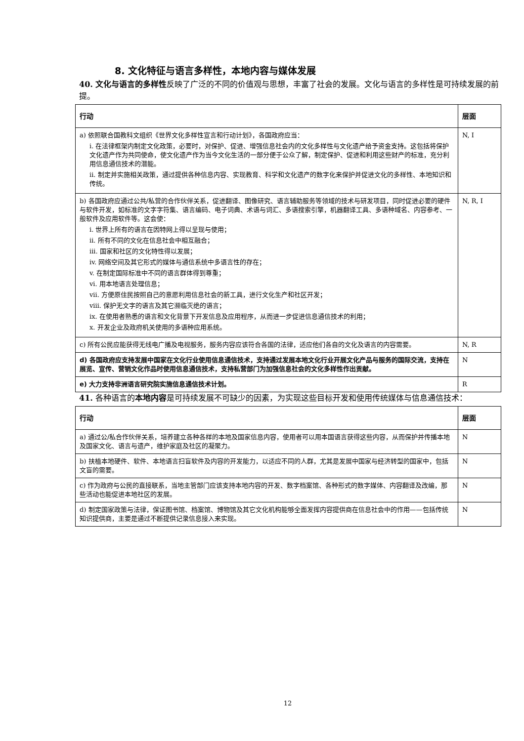8. 文化特征与语言多样性，本地内容与媒体发展
40. 文化与语言的多样性反映了广泛的不同的价值观与思想，丰富了社会的发展。文化与语言的多样性是可持续发展的前提。
| 行动 | 层面 |
| --- | --- |
| a) 依照联合国教科文组织《世界文化多样性宣言和行动计划》，各国政府应当： i. 在法律框架内制定文化政策，必要时，对保护、促进、增强信息社会内的文化多样性与文化遗产给予资金支持。这包括将保护文化遗产作为共同使命，使文化遗产作为当今文化生活的一部分便于公众了解，制定保护、促进和利用这些财产的标准，充分利用信息通信技术的潜能。 ii. 制定并实施相关政策，通过提供各种信息内容、实现教育、科学和文化遗产的数字化来保护并促进文化的多样性、本地知识和传统。 | N, I |
| b) 各国政府应通过公共/私营的合作伙伴关系，促进翻译、图像研究、语言辅助服务等领域的技术与研发项目，同时促进必要的硬件与软件开发，如标准的文字字符集、语言编码、电子词典、术语与词汇、多语搜索引擎，机器翻译工具、多语种域名、内容参考、一般软件及应用软件等。这会使： i. 世界上所有的语言在因特网上得以呈现与使用； ii. 所有不同的文化在信息社会中相互融合； iii. 国家和社区的文化特性得以发展； iv. 网络空间及其它形式的媒体与通信系统中多语言性的存在； v. 在制定国际标准中不同的语言群体得到尊重； vi. 用本地语言处理信息； vii. 方便原住民按照自己的意愿利用信息社会的新工具，进行文化生产和社区开发； viii. 保护无文字的语言及其它濒临灭绝的语言； ix. 在使用者熟悉的语言和文化背景下开发信息及应用程序，从而进一步促进信息通信技术的利用； x. 开发企业及政府机关使用的多语种应用系统。 | N, R, I |
| c) 所有公民应能获得无线电广播及电视服务，服务内容应该符合各国的法律，适应他们各自的文化及语言的内容需要。 | N, R |
| d) 各国政府应支持发展中国家在文化行业使用信息通信技术，支持通过发展本地文化行业开展文化产品与服务的国际交流，支持在展览、宣传、营销文化作品时使用信息通信技术，支持私营部门为加强信息社会的文化多样性作出贡献。 | N |
| e) 大力支持非洲语言研究院实施信息通信技术计划。 | R |
41. 各种语言的本地内容是可持续发展不可缺少的因素，为实现这些目标开发和使用传统媒体与信息通信技术：
| 行动 | 层面 |
| --- | --- |
| a) 通过公/私合作伙伴关系，培养建立各种各样的本地及国家信息内容，使用者可以用本国语言获得这些内容，从而保护并传播本地及国家文化、语言与遗产，维护家庭及社区的凝聚力。 | N |
| b) 扶植本地硬件、软件、本地语言扫盲软件及内容的开发能力，以适应不同的人群，尤其是发展中国家与经济转型的国家中，包括文盲的需要。 | N |
| c) 作为政府与公民的直接联系，当地主管部门应该支持本地内容的开发、数字档案馆、各种形式的数字媒体、内容翻译及改编，那些活动也能促进本地社区的发展。 | N |
| d) 制定国家政策与法律，保证图书馆、档案馆、博物馆及其它文化机构能够全面发挥内容提供商在信息社会中的作用——包括传统知识提供商，主要是通过不断提供记录信息接入来实现。 | N |
12